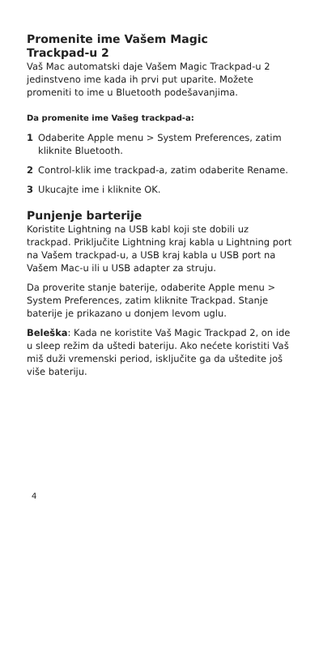Promenite ime Vašem Magic
Trackpad-u 2
Vaš Mac automatski daje Vašem Magic Trackpad-u 2 jedinstveno ime kada ih prvi put uparite. Možete promeniti to ime u Bluetooth podešavanjima.
Da promenite ime Vašeg trackpad-a:
1 Odaberite Apple menu > System Prefer­ences, zatim kliknite Bluetooth.
2 Control-klik ime trackpad-a, zatim odaberite Rename.
3 Ukucajte ime i kliknite OK.
Punjenje barterije
Koristite Lightning na USB kabl koji ste dobili uz trackpad. Priključite Lightning kraj kabla u Light­ning port na Vašem trackpad-u, a USB kraj kabla u USB port na Vašem Mac-u ili u USB adapter za struju.
Da proverite stanje baterije, odaberite Apple menu > System Preferences, zatim kliknite Trackpad. Stanje baterije je prikazano u donjem levom uglu.
Beleška: Kada ne koristite Vaš Magic Trackpad 2, on ide u sleep režim da uštedi bateriju. Ako nećete koristiti Vaš miš duži vremenski period, isključite ga da uštedite još više bateriju.
4